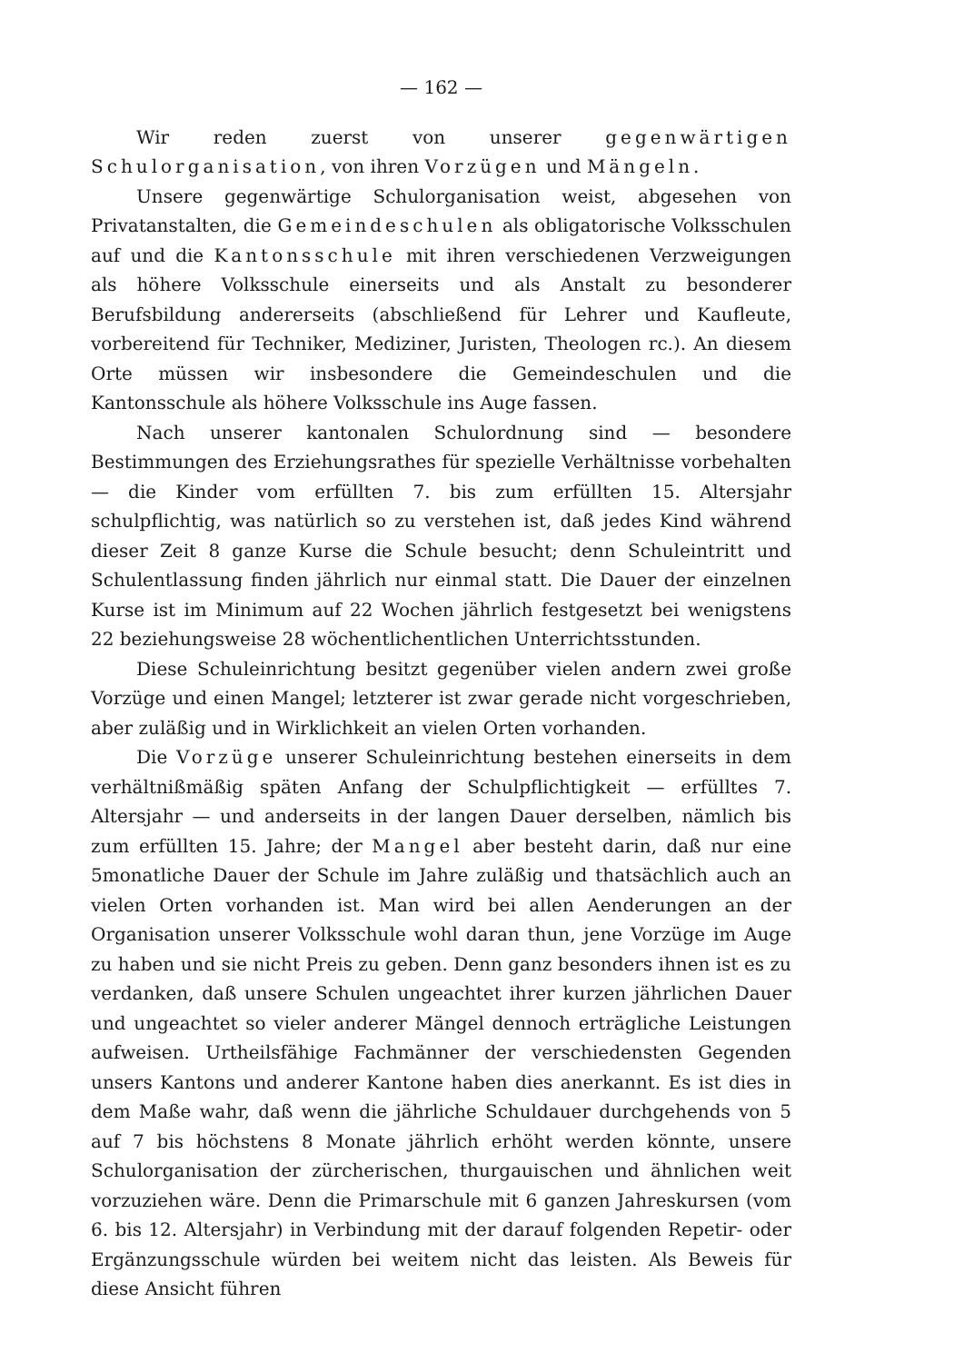— 162 —
Wir reden zuerst von unserer gegenwärtigen Schulorganisation, von ihren Vorzügen und Mängeln.
Unsere gegenwärtige Schulorganisation weist, abgesehen von Privatanstalten, die Gemeindeschulen als obligatorische Volksschulen auf und die Kantonsschule mit ihren verschiedenen Verzweigungen als höhere Volksschule einerseits und als Anstalt zu besonderer Berufsbildung andererseits (abschließend für Lehrer und Kaufleute, vorbereitend für Techniker, Mediziner, Juristen, Theologen rc.). An diesem Orte müssen wir insbesondere die Gemeindeschulen und die Kantonsschule als höhere Volksschule ins Auge fassen.
Nach unserer kantonalen Schulordnung sind — besondere Bestimmungen des Erziehungsrathes für spezielle Verhältnisse vorbehalten — die Kinder vom erfüllten 7. bis zum erfüllten 15. Altersjahr schulpflichtig, was natürlich so zu verstehen ist, daß jedes Kind während dieser Zeit 8 ganze Kurse die Schule besucht; denn Schuleintritt und Schulentlassung finden jährlich nur einmal statt. Die Dauer der einzelnen Kurse ist im Minimum auf 22 Wochen jährlich festgesetzt bei wenigstens 22 beziehungsweise 28 wöchentlichentlichen Unterrichtsstunden.
Diese Schuleinrichtung besitzt gegenüber vielen andern zwei große Vorzüge und einen Mangel; letzterer ist zwar gerade nicht vorgeschrieben, aber zuläßig und in Wirklichkeit an vielen Orten vorhanden.
Die Vorzüge unserer Schuleinrichtung bestehen einerseits in dem verhältnißmäßig späten Anfang der Schulpflichtigkeit — erfülltes 7. Altersjahr — und anderseits in der langen Dauer derselben, nämlich bis zum erfüllten 15. Jahre; der Mangel aber besteht darin, daß nur eine 5monatliche Dauer der Schule im Jahre zuläßig und thatsächlich auch an vielen Orten vorhanden ist. Man wird bei allen Aenderungen an der Organisation unserer Volksschule wohl daran thun, jene Vorzüge im Auge zu haben und sie nicht Preis zu geben. Denn ganz besonders ihnen ist es zu verdanken, daß unsere Schulen ungeachtet ihrer kurzen jährlichen Dauer und ungeachtet so vieler anderer Mängel dennoch erträgliche Leistungen aufweisen. Urtheilsfähige Fachmänner der verschiedensten Gegenden unsers Kantons und anderer Kantone haben dies anerkannt. Es ist dies in dem Maße wahr, daß wenn die jährliche Schuldauer durchgehends von 5 auf 7 bis höchstens 8 Monate jährlich erhöht werden könnte, unsere Schulorganisation der zürcherischen, thurgauischen und ähnlichen weit vorzuziehen wäre. Denn die Primarschule mit 6 ganzen Jahreskursen (vom 6. bis 12. Altersjahr) in Verbindung mit der darauf folgenden Repetir- oder Ergänzungsschule würden bei weitem nicht das leisten. Als Beweis für diese Ansicht führen